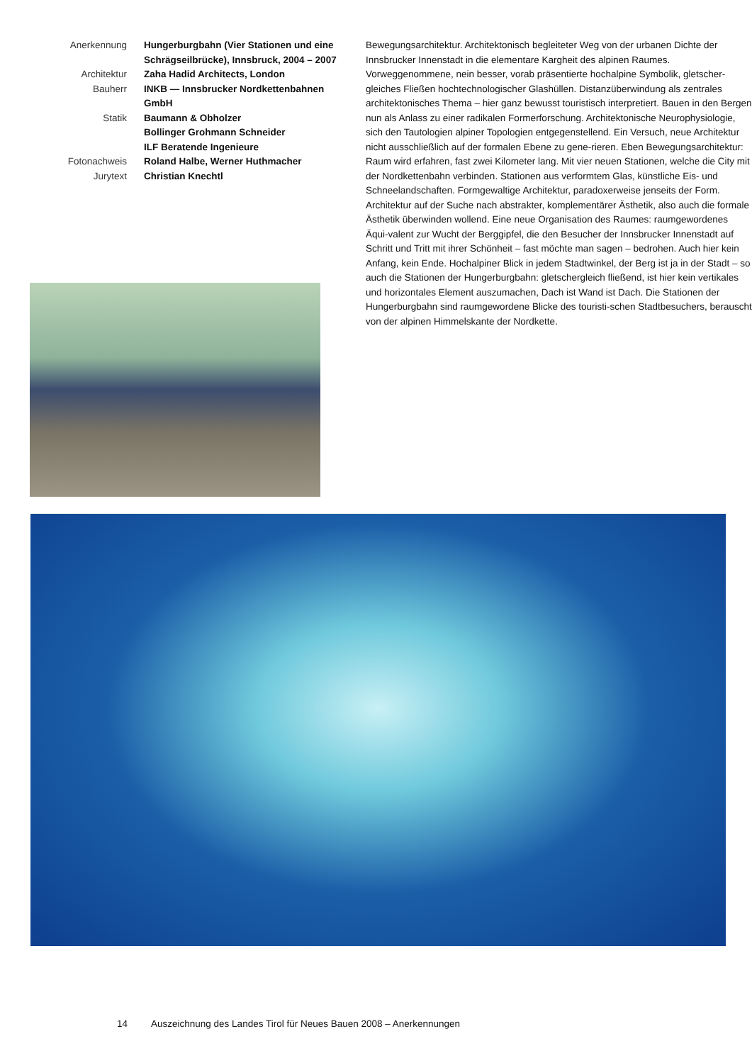Anerkennung
Hungerburgbahn (Vier Stationen und eine Schrägseilbrücke), Innsbruck, 2004 – 2007
Architektur
Zaha Hadid Architects, London
Bauherr
INKB — Innsbrucker Nordkettenbahnen GmbH
Statik
Baumann & Obholzer
Bollinger Grohmann Schneider
ILF Beratende Ingenieure
Fotonachweis
Roland Halbe, Werner Huthmacher
Jurytext
Christian Knechtl
Bewegungsarchitektur. Architektonisch begleiteter Weg von der urbanen Dichte der Innsbrucker Innenstadt in die elementare Kargheit des alpinen Raumes. Vorweggenommene, nein besser, vorab präsentierte hochalpine Symbolik, gletscher-gleiches Fließen hochtechnologischer Glashüllen. Distanzüberwindung als zentrales architektonisches Thema – hier ganz bewusst touristisch interpretiert. Bauen in den Bergen nun als Anlass zu einer radikalen Formerforschung. Architektonische Neurophysiologie, sich den Tautologien alpiner Topologien entgegenstellend. Ein Versuch, neue Architektur nicht ausschließlich auf der formalen Ebene zu gene-rieren. Eben Bewegungsarchitektur: Raum wird erfahren, fast zwei Kilometer lang. Mit vier neuen Stationen, welche die City mit der Nordkettenbahn verbinden. Stationen aus verformtem Glas, künstliche Eis- und Schneelandschaften. Formgewaltige Architektur, paradoxerweise jenseits der Form. Architektur auf der Suche nach abstrakter, komplementärer Ästhetik, also auch die formale Ästhetik überwinden wollend. Eine neue Organisation des Raumes: raumgewordenes Äqui-valent zur Wucht der Berggipfel, die den Besucher der Innsbrucker Innenstadt auf Schritt und Tritt mit ihrer Schönheit – fast möchte man sagen – bedrohen. Auch hier kein Anfang, kein Ende. Hochalpiner Blick in jedem Stadtwinkel, der Berg ist ja in der Stadt – so auch die Stationen der Hungerburgbahn: gletschergleich fließend, ist hier kein vertikales und horizontales Element auszumachen, Dach ist Wand ist Dach. Die Stationen der Hungerburgbahn sind raumgewordene Blicke des touristi-schen Stadtbesuchers, berauscht von der alpinen Himmelskante der Nordkette.
14 Auszeichnung des Landes Tirol für Neues Bauen 2008 – Anerkennungen